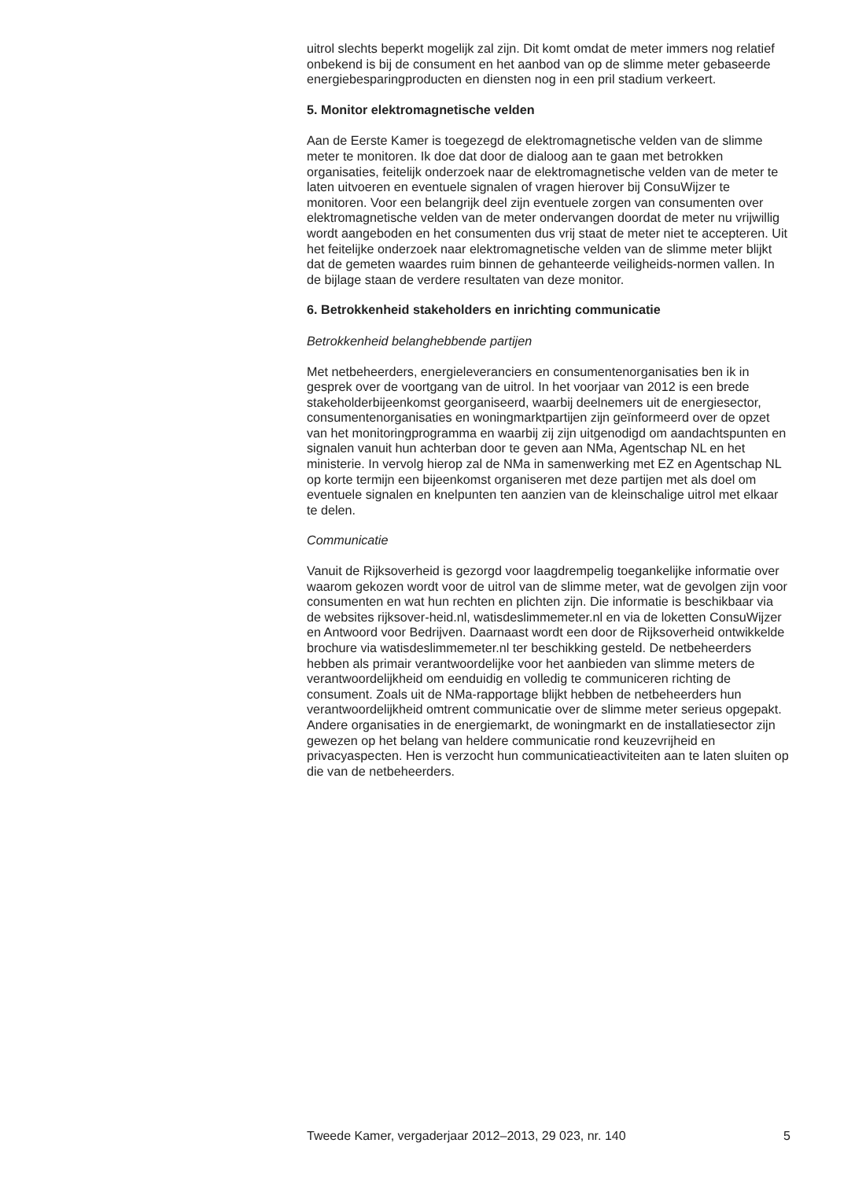uitrol slechts beperkt mogelijk zal zijn. Dit komt omdat de meter immers nog relatief onbekend is bij de consument en het aanbod van op de slimme meter gebaseerde energiebesparingproducten en diensten nog in een pril stadium verkeert.
5. Monitor elektromagnetische velden
Aan de Eerste Kamer is toegezegd de elektromagnetische velden van de slimme meter te monitoren. Ik doe dat door de dialoog aan te gaan met betrokken organisaties, feitelijk onderzoek naar de elektromagnetische velden van de meter te laten uitvoeren en eventuele signalen of vragen hierover bij ConsuWijzer te monitoren. Voor een belangrijk deel zijn eventuele zorgen van consumenten over elektromagnetische velden van de meter ondervangen doordat de meter nu vrijwillig wordt aangeboden en het consumenten dus vrij staat de meter niet te accepteren. Uit het feitelijke onderzoek naar elektromagnetische velden van de slimme meter blijkt dat de gemeten waardes ruim binnen de gehanteerde veiligheids-normen vallen. In de bijlage staan de verdere resultaten van deze monitor.
6. Betrokkenheid stakeholders en inrichting communicatie
Betrokkenheid belanghebbende partijen
Met netbeheerders, energieleveranciers en consumentenorganisaties ben ik in gesprek over de voortgang van de uitrol. In het voorjaar van 2012 is een brede stakeholderbijeenkomst georganiseerd, waarbij deelnemers uit de energiesector, consumentenorganisaties en woningmarktpartijen zijn geïnformeerd over de opzet van het monitoringprogramma en waarbij zij zijn uitgenodigd om aandachtspunten en signalen vanuit hun achterban door te geven aan NMa, Agentschap NL en het ministerie. In vervolg hierop zal de NMa in samenwerking met EZ en Agentschap NL op korte termijn een bijeenkomst organiseren met deze partijen met als doel om eventuele signalen en knelpunten ten aanzien van de kleinschalige uitrol met elkaar te delen.
Communicatie
Vanuit de Rijksoverheid is gezorgd voor laagdrempelig toegankelijke informatie over waarom gekozen wordt voor de uitrol van de slimme meter, wat de gevolgen zijn voor consumenten en wat hun rechten en plichten zijn. Die informatie is beschikbaar via de websites rijksover-heid.nl, watisdeslimmemeter.nl en via de loketten ConsuWijzer en Antwoord voor Bedrijven. Daarnaast wordt een door de Rijksoverheid ontwikkelde brochure via watisdeslimmemeter.nl ter beschikking gesteld. De netbeheerders hebben als primair verantwoordelijke voor het aanbieden van slimme meters de verantwoordelijkheid om eenduidig en volledig te communiceren richting de consument. Zoals uit de NMa-rapportage blijkt hebben de netbeheerders hun verantwoordelijkheid omtrent communicatie over de slimme meter serieus opgepakt. Andere organisaties in de energiemarkt, de woningmarkt en de installatiesector zijn gewezen op het belang van heldere communicatie rond keuzevrijheid en privacyaspecten. Hen is verzocht hun communicatieactiviteiten aan te laten sluiten op die van de netbeheerders.
Tweede Kamer, vergaderjaar 2012–2013, 29 023, nr. 140 5